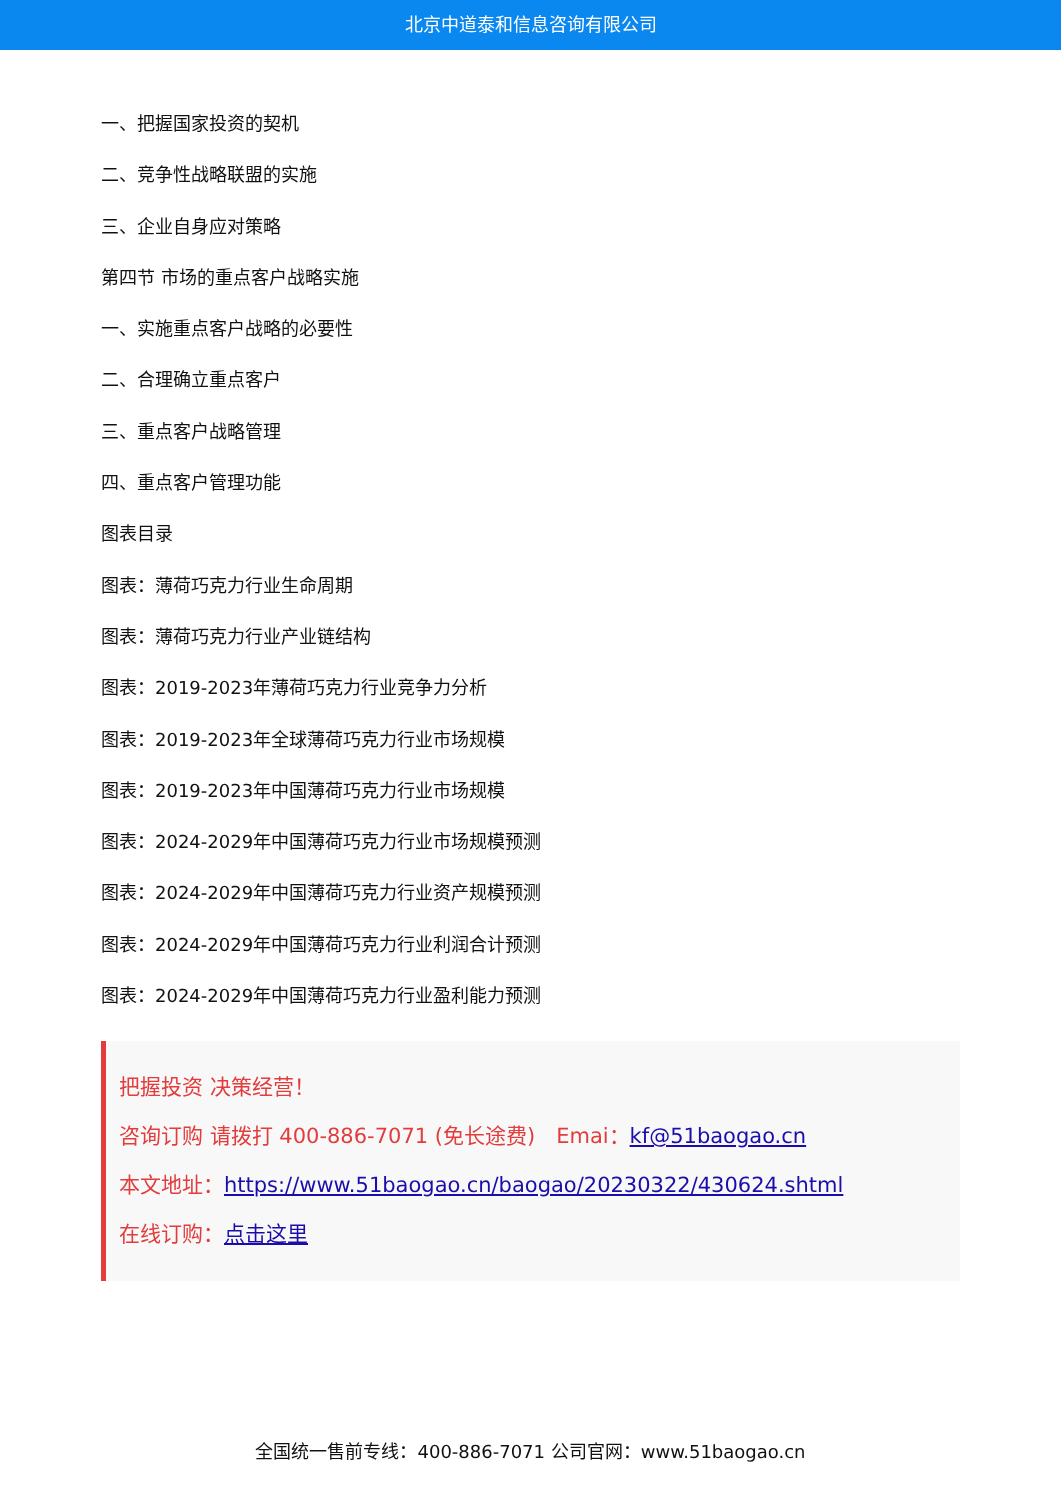北京中道泰和信息咨询有限公司
一、把握国家投资的契机
二、竞争性战略联盟的实施
三、企业自身应对策略
第四节 市场的重点客户战略实施
一、实施重点客户战略的必要性
二、合理确立重点客户
三、重点客户战略管理
四、重点客户管理功能
图表目录
图表：薄荷巧克力行业生命周期
图表：薄荷巧克力行业产业链结构
图表：2019-2023年薄荷巧克力行业竞争力分析
图表：2019-2023年全球薄荷巧克力行业市场规模
图表：2019-2023年中国薄荷巧克力行业市场规模
图表：2024-2029年中国薄荷巧克力行业市场规模预测
图表：2024-2029年中国薄荷巧克力行业资产规模预测
图表：2024-2029年中国薄荷巧克力行业利润合计预测
图表：2024-2029年中国薄荷巧克力行业盈利能力预测
把握投资 决策经营！
咨询订购 请拨打 400-886-7071 (免长途费)　Emai：kf@51baogao.cn
本文地址：https://www.51baogao.cn/baogao/20230322/430624.shtml
在线订购：点击这里
全国统一售前专线：400-886-7071 公司官网：www.51baogao.cn